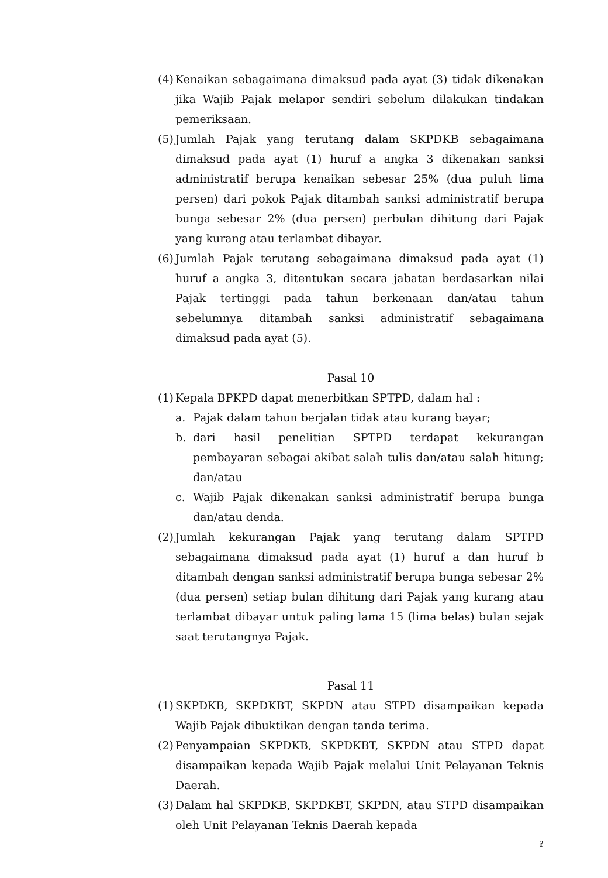(4)
Kenaikan sebagaimana dimaksud pada ayat (3) tidak dikenakan jika Wajib Pajak melapor sendiri sebelum dilakukan tindakan pemeriksaan.
(5)
Jumlah Pajak yang terutang dalam SKPDKB sebagaimana dimaksud pada ayat (1) huruf a angka 3 dikenakan sanksi administratif berupa kenaikan sebesar 25% (dua puluh lima persen) dari pokok Pajak ditambah sanksi administratif berupa bunga sebesar 2% (dua persen) perbulan dihitung dari Pajak yang kurang atau terlambat dibayar.
(6)
Jumlah Pajak terutang sebagaimana dimaksud pada ayat (1) huruf a angka 3, ditentukan secara jabatan berdasarkan nilai Pajak tertinggi pada tahun berkenaan dan/atau tahun sebelumnya ditambah sanksi administratif sebagaimana dimaksud pada ayat (5).
Pasal 10
(1)
Kepala BPKPD dapat menerbitkan SPTPD, dalam hal :
a. Pajak dalam tahun berjalan tidak atau kurang bayar;
b. dari hasil penelitian SPTPD terdapat kekurangan pembayaran sebagai akibat salah tulis dan/atau salah hitung; dan/atau
c. Wajib Pajak dikenakan sanksi administratif berupa bunga dan/atau denda.
(2)
Jumlah kekurangan Pajak yang terutang dalam SPTPD sebagaimana dimaksud pada ayat (1) huruf a dan huruf b ditambah dengan sanksi administratif berupa bunga sebesar 2% (dua persen) setiap bulan dihitung dari Pajak yang kurang atau terlambat dibayar untuk paling lama 15 (lima belas) bulan sejak saat terutangnya Pajak.
Pasal 11
(1)
SKPDKB, SKPDKBT, SKPDN atau STPD disampaikan kepada Wajib Pajak dibuktikan dengan tanda terima.
(2)
Penyampaian SKPDKB, SKPDKBT, SKPDN atau STPD dapat disampaikan kepada Wajib Pajak melalui Unit Pelayanan Teknis Daerah.
(3)
Dalam hal SKPDKB, SKPDKBT, SKPDN, atau STPD disampaikan oleh Unit Pelayanan Teknis Daerah kepada
ˀ